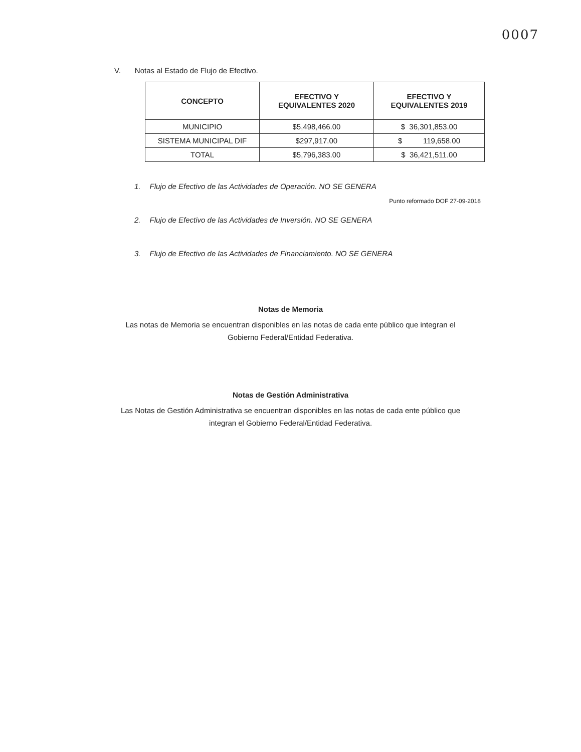0007
V. Notas al Estado de Flujo de Efectivo.
| CONCEPTO | EFECTIVO Y EQUIVALENTES 2020 | EFECTIVO Y EQUIVALENTES 2019 |
| --- | --- | --- |
| MUNICIPIO | $5,498,466.00 | $ 36,301,853.00 |
| SISTEMA MUNICIPAL DIF | $297,917.00 | $ 119,658.00 |
| TOTAL | $5,796,383.00 | $ 36,421,511.00 |
1. Flujo de Efectivo de las Actividades de Operación. NO SE GENERA
Punto reformado DOF 27-09-2018
2. Flujo de Efectivo de las Actividades de Inversión. NO SE GENERA
3. Flujo de Efectivo de las Actividades de Financiamiento. NO SE GENERA
Notas de Memoria
Las notas de Memoria se encuentran disponibles en las notas de cada ente público que integran el Gobierno Federal/Entidad Federativa.
Notas de Gestión Administrativa
Las Notas de Gestión Administrativa se encuentran disponibles en las notas de cada ente público que integran el Gobierno Federal/Entidad Federativa.